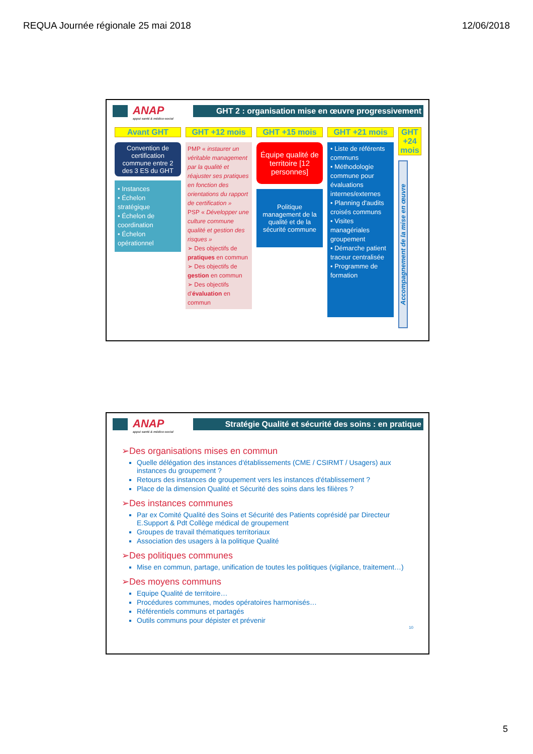REQUA Journée régionale 25 mai 2018 12/06/2018
ANAP
appui santé & médico-social
GHT 2 : organisation mise en œuvre progressivement
Avant GHT
Convention de certification commune entre 2 des 3 ES du GHT
• Instances
• Échelon stratégique
• Échelon de coordination
• Échelon opérationnel
GHT +12 mois
PMP « instaurer un véritable management par la qualité et réajuster ses pratiques en fonction des orientations du rapport de certification »
PSP « Développer une culture commune qualité et gestion des risques »
➢ Des objectifs de pratiques en commun
➢ Des objectifs de gestion en commun
➢ Des objectifs d'évaluation en commun
GHT +15 mois
Équipe qualité de territoire [12 personnes]
Politique management de la qualité et de la sécurité commune
GHT +21 mois
• Liste de référents communs
• Méthodologie commune pour évaluations internes/externes
• Planning d'audits croisés communs
• Visites managériales groupement
• Démarche patient traceur centralisée
• Programme de formation
GHT +24 mois
Accompagnement de la mise en œuvre
ANAP
appui santé & médico-social
Stratégie Qualité et sécurité des soins : en pratique
➢Des organisations mises en commun
Quelle délégation des instances d'établissements (CME / CSIRMT / Usagers) aux instances du groupement ?
Retours des instances de groupement vers les instances d'établissement ?
Place de la dimension Qualité et Sécurité des soins dans les filières ?
➢Des instances communes
Par ex Comité Qualité des Soins et Sécurité des Patients coprésidé par Directeur E.Support & Pdt Collège médical de groupement
Groupes de travail thématiques territoriaux
Association des usagers à la politique Qualité
➢Des politiques communes
Mise en commun, partage, unification de toutes les politiques (vigilance, traitement…)
➢Des moyens communs
Equipe Qualité de territoire…
Procédures communes, modes opératoires harmonisés…
Référentiels communs et partagés
Outils communs pour dépister et prévenir
10
5